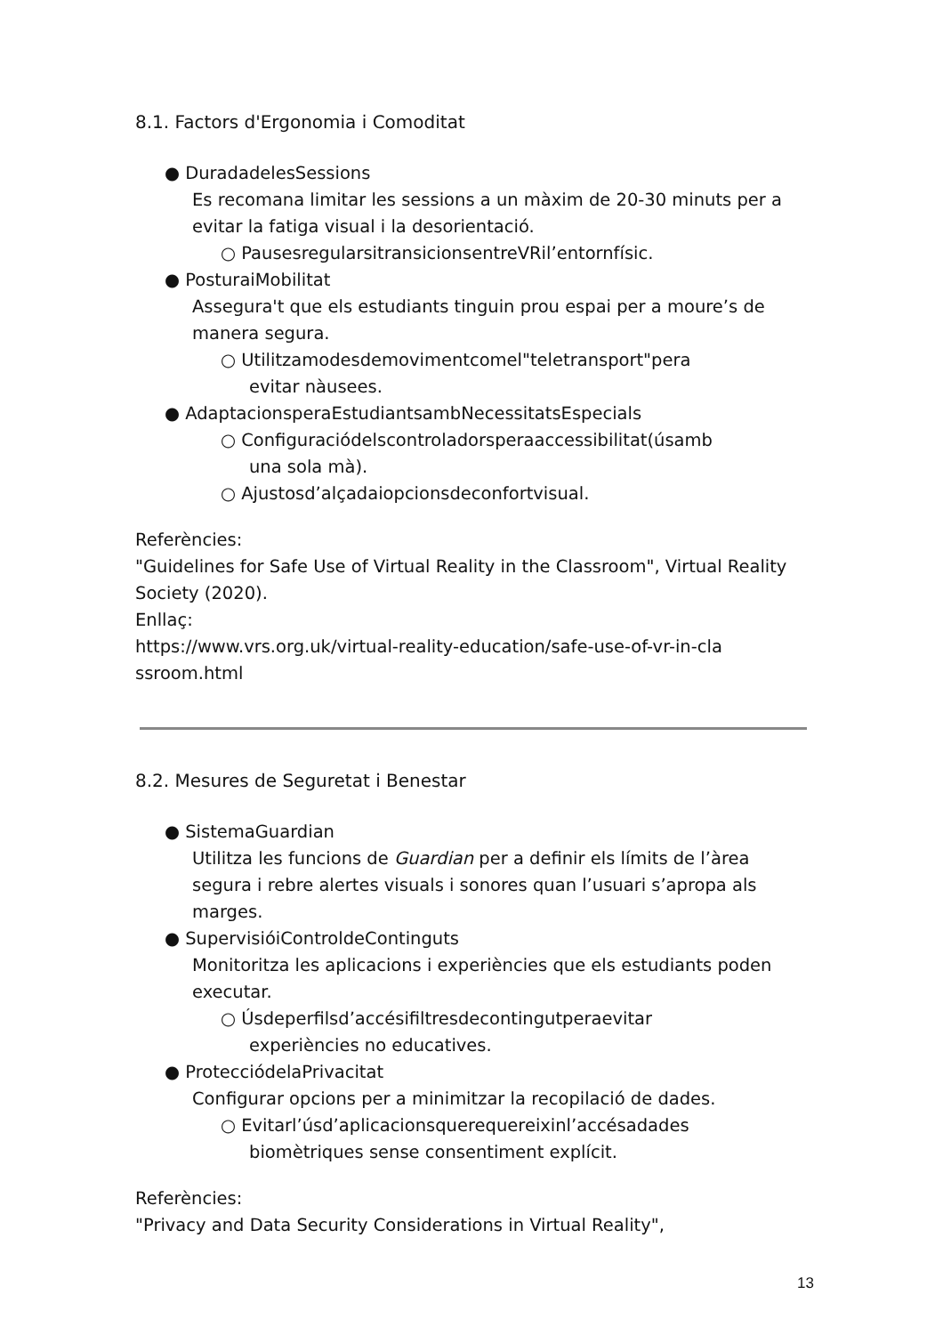8.1. Factors d'Ergonomia i Comoditat
● DuradadelesSessions
Es recomana limitar les sessions a un màxim de 20-30 minuts per a evitar la fatiga visual i la desorientació.
○ PausesregularsitransicionsentreVRil’entornfísic.
● PosturaiMobilitat
Assegura't que els estudiants tinguin prou espai per a moure’s de manera segura.
○ Utilitzamodesdemovimentcomel"teletransport"pera
evitar nàusees.
● AdaptacionsperaEstudiantsambNecessitatsEspecials
○ Configuraciódelscontroladorsperaaccessibilitat(úsamb
una sola mà).
○ Ajustosd’alçadaiopcionsdeconfortvisual.
Referències:
"Guidelines for Safe Use of Virtual Reality in the Classroom", Virtual Reality Society (2020).
Enllaç:
https://www.vrs.org.uk/virtual-reality-education/safe-use-of-vr-in-cla ssroom.html
8.2. Mesures de Seguretat i Benestar
● SistemaGuardian
Utilitza les funcions de Guardian per a definir els límits de l’àrea segura i rebre alertes visuals i sonores quan l’usuari s’apropa als marges.
● SupervisióiControldeContinguts
Monitoritza les aplicacions i experiències que els estudiants poden executar.
○ Úsdeperfilsd’accésifiltresdecontingutperaevitar
experiències no educatives.
● ProtecciódelaPrivacitat
Configurar opcions per a minimitzar la recopilació de dades.
○ Evitarl’úsd’aplicacionsquerequereixinl’accésadades
biomètriques sense consentiment explícit.
Referències:
"Privacy and Data Security Considerations in Virtual Reality",
13